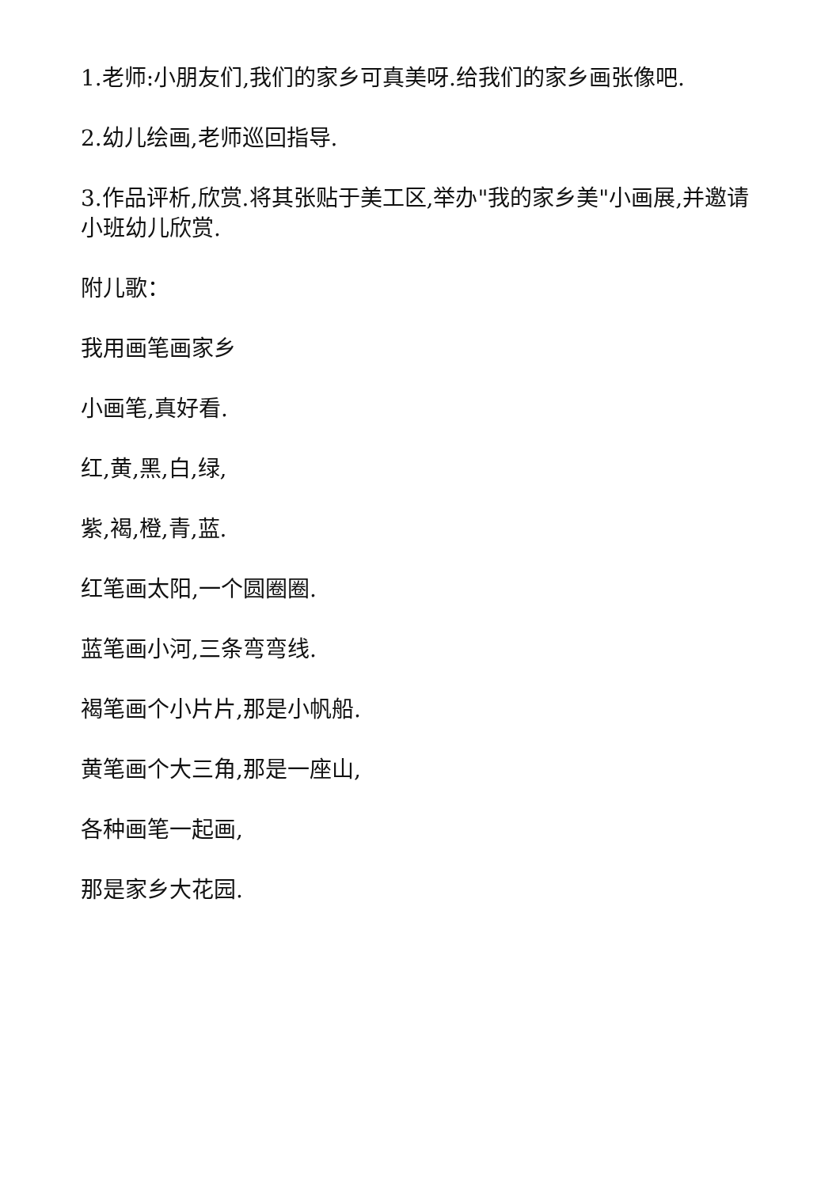1.老师:小朋友们,我们的家乡可真美呀.给我们的家乡画张像吧.
2.幼儿绘画,老师巡回指导.
3.作品评析,欣赏.将其张贴于美工区,举办"我的家乡美"小画展,并邀请小班幼儿欣赏.
附儿歌：
我用画笔画家乡
小画笔,真好看.
红,黄,黑,白,绿,
紫,褐,橙,青,蓝.
红笔画太阳,一个圆圈圈.
蓝笔画小河,三条弯弯线.
褐笔画个小片片,那是小帆船.
黄笔画个大三角,那是一座山,
各种画笔一起画,
那是家乡大花园.